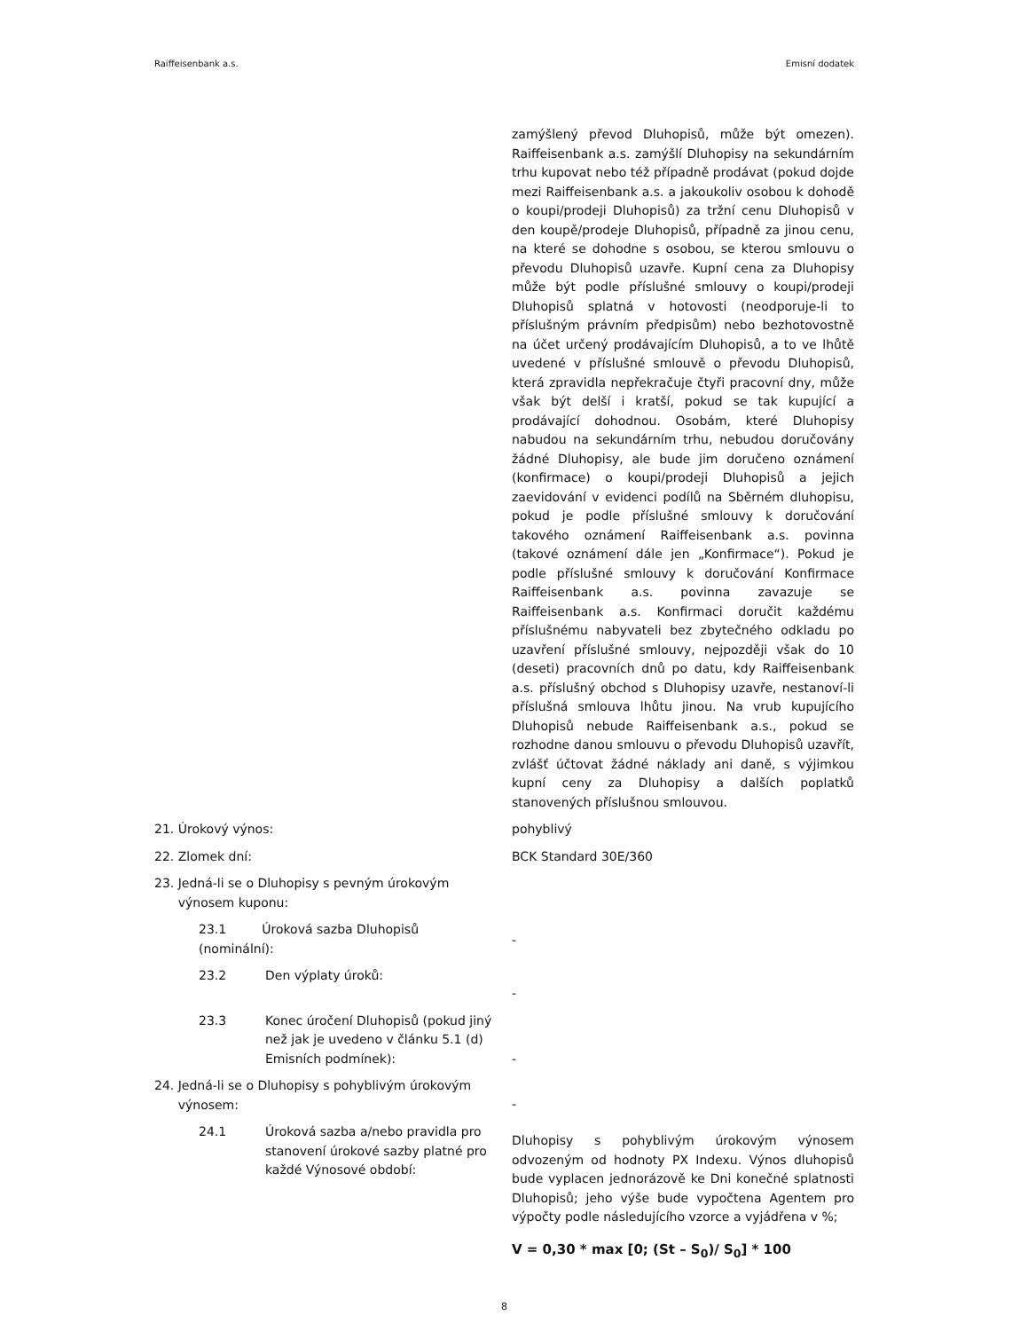Raiffeisenbank a.s. Emisní dodatek
zamýšlený převod Dluhopisů, může být omezen). Raiffeisenbank a.s. zamýšlí Dluhopisy na sekundárním trhu kupovat nebo též případně prodávat (pokud dojde mezi Raiffeisenbank a.s. a jakoukoliv osobou k dohodě o koupi/prodeji Dluhopisů) za tržní cenu Dluhopisů v den koupě/prodeje Dluhopisů, případně za jinou cenu, na které se dohodne s osobou, se kterou smlouvu o převodu Dluhopisů uzavře. Kupní cena za Dluhopisy může být podle příslušné smlouvy o koupi/prodeji Dluhopisů splatná v hotovosti (neodporuje-li to příslušným právním předpisům) nebo bezhotovostně na účet určený prodávajícím Dluhopisů, a to ve lhůtě uvedené v příslušné smlouvě o převodu Dluhopisů, která zpravidla nepřekračuje čtyři pracovní dny, může však být delší i kratší, pokud se tak kupující a prodávající dohodnou. Osobám, které Dluhopisy nabudou na sekundárním trhu, nebudou doručovány žádné Dluhopisy, ale bude jim doručeno oznámení (konfirmace) o koupi/prodeji Dluhopisů a jejich zaevidování v evidenci podílů na Sběrném dluhopisu, pokud je podle příslušné smlouvy k doručování takového oznámení Raiffeisenbank a.s. povinna (takové oznámení dále jen „Konfirmace“). Pokud je podle příslušné smlouvy k doručování Konfirmace Raiffeisenbank a.s. povinna zavazuje se Raiffeisenbank a.s. Konfirmaci doručit každému příslušnému nabyvateli bez zbytečného odkladu po uzavření příslušné smlouvy, nejpozději však do 10 (deseti) pracovních dnů po datu, kdy Raiffeisenbank a.s. příslušný obchod s Dluhopisy uzavře, nestanoví-li příslušná smlouva lhůtu jinou. Na vrub kupujícího Dluhopisů nebude Raiffeisenbank a.s., pokud se rozhodne danou smlouvu o převodu Dluhopisů uzavřít, zvlášť účtovat žádné náklady ani daně, s výjimkou kupní ceny za Dluhopisy a dalších poplatků stanovených příslušnou smlouvou.
21. Úrokový výnos: pohyblivý
22. Zlomek dní: BCK Standard 30E/360
23. Jedná-li se o Dluhopisy s pevným úrokovým
výnosem kuponu:
23.1 Úroková sazba Dluhopisů
(nominální):
-
23.2 Den výplaty úroků:
-
23.3 Konec úročení Dluhopisů (pokud jiný než jak je uvedeno v článku 5.1 (d) Emisních podmínek):
-
24. Jedná-li se o Dluhopisy s pohyblivým úrokovým
výnosem:
-
24.1 Úroková sazba a/nebo pravidla pro stanovení úrokové sazby platné pro každé Výnosové období:
Dluhopisy s pohyblivým úrokovým výnosem odvozeným od hodnoty PX Indexu. Výnos dluhopisů bude vyplacen jednorázově ke Dni konečné splatnosti Dluhopisů; jeho výše bude vypočtena Agentem pro výpočty podle následujícího vzorce a vyjádřena v %;
V = 0,30 * max [0; (St – S<sub>0</sub>)/ S<sub>0</sub>] * 100
8